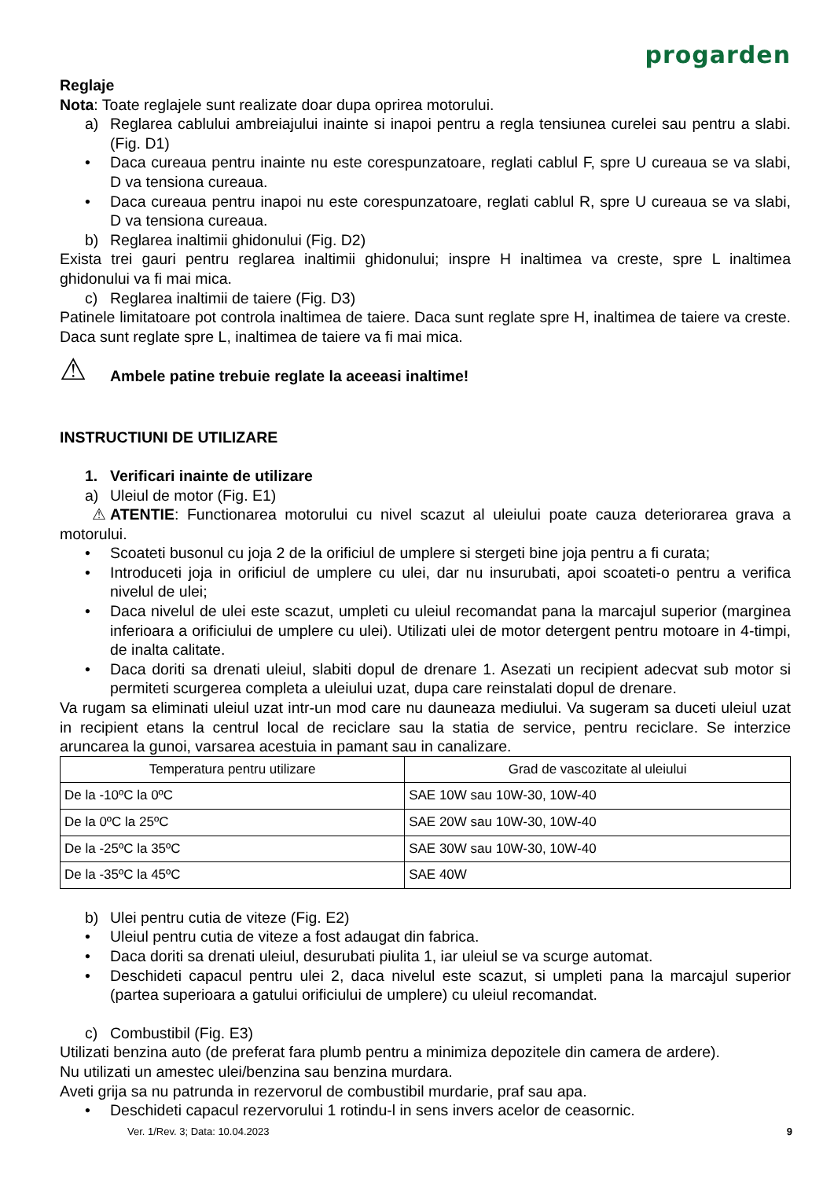progarden
Reglaje
Nota: Toate reglajele sunt realizate doar dupa oprirea motorului.
a) Reglarea cablului ambreiajului inainte si inapoi pentru a regla tensiunea curelei sau pentru a slabi. (Fig. D1)
• Daca cureaua pentru inainte nu este corespunzatoare, reglati cablul F, spre U cureaua se va slabi, D va tensiona cureaua.
• Daca cureaua pentru inapoi nu este corespunzatoare, reglati cablul R, spre U cureaua se va slabi, D va tensiona cureaua.
b) Reglarea inaltimii ghidonului (Fig. D2)
Exista trei gauri pentru reglarea inaltimii ghidonului; inspre H inaltimea va creste, spre L inaltimea ghidonului va fi mai mica.
c) Reglarea inaltimii de taiere (Fig. D3)
Patinele limitatoare pot controla inaltimea de taiere. Daca sunt reglate spre H, inaltimea de taiere va creste. Daca sunt reglate spre L, inaltimea de taiere va fi mai mica.
⚠ Ambele patine trebuie reglate la aceeasi inaltime!
INSTRUCTIUNI DE UTILIZARE
1. Verificari inainte de utilizare
a) Uleiul de motor (Fig. E1)
⚠ ATENTIE: Functionarea motorului cu nivel scazut al uleiului poate cauza deteriorarea grava a motorului.
• Scoateti busonul cu joja 2 de la orificiul de umplere si stergeti bine joja pentru a fi curata;
• Introduceti joja in orificiul de umplere cu ulei, dar nu insurubati, apoi scoateti-o pentru a verifica nivelul de ulei;
• Daca nivelul de ulei este scazut, umpleti cu uleiul recomandat pana la marcajul superior (marginea inferioara a orificiului de umplere cu ulei). Utilizati ulei de motor detergent pentru motoare in 4-timpi, de inalta calitate.
• Daca doriti sa drenati uleiul, slabiti dopul de drenare 1. Asezati un recipient adecvat sub motor si permiteti scurgerea completa a uleiului uzat, dupa care reinstalati dopul de drenare.
Va rugam sa eliminati uleiul uzat intr-un mod care nu dauneaza mediului. Va sugeram sa duceti uleiul uzat in recipient etans la centrul local de reciclare sau la statia de service, pentru reciclare. Se interzice aruncarea la gunoi, varsarea acestuia in pamant sau in canalizare.
| Temperatura pentru utilizare | Grad de vascozitate al uleiului |
| --- | --- |
| De la -10ºC la 0ºC | SAE 10W sau 10W-30, 10W-40 |
| De la 0ºC la 25ºC | SAE 20W sau 10W-30, 10W-40 |
| De la -25ºC la 35ºC | SAE 30W sau 10W-30, 10W-40 |
| De la -35ºC la 45ºC | SAE 40W |
b) Ulei pentru cutia de viteze (Fig. E2)
• Uleiul pentru cutia de viteze a fost adaugat din fabrica.
• Daca doriti sa drenati uleiul, desurubati piulita 1, iar uleiul se va scurge automat.
• Deschideti capacul pentru ulei 2, daca nivelul este scazut, si umpleti pana la marcajul superior (partea superioara a gatului orificiului de umplere) cu uleiul recomandat.
c) Combustibil (Fig. E3)
Utilizati benzina auto (de preferat fara plumb pentru a minimiza depozitele din camera de ardere).
Nu utilizati un amestec ulei/benzina sau benzina murdara.
Aveti grija sa nu patrunda in rezervorul de combustibil murdarie, praf sau apa.
• Deschideti capacul rezervorului 1 rotindu-l in sens invers acelor de ceasornic.
Ver. 1/Rev. 3; Data: 10.04.2023 9